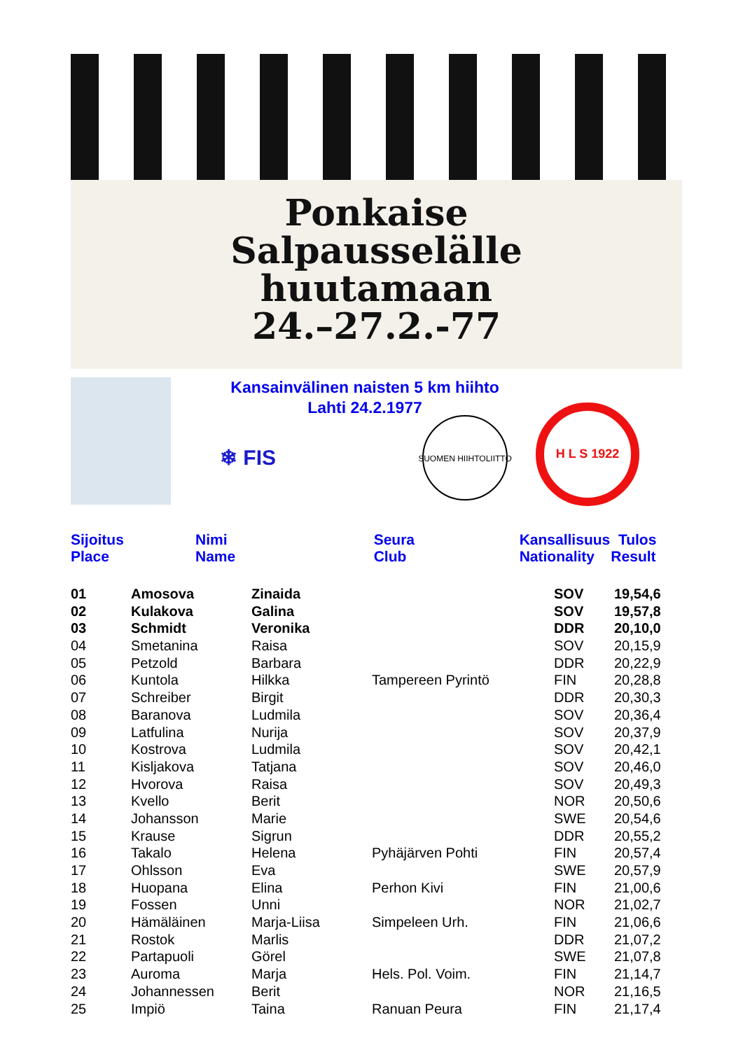Ponkaise
Salpausselälle
huutamaan
24.–27.2.-77
Kansainvälinen naisten 5 km hiihto
Lahti 24.2.1977
❄ FIS
SUOMEN HIIHTOLIITTO
H L S 1922
| Sijoitus Place | Nimi Name | Seura Club | Kansallisuus Tulos Nationality Result |
| --- | --- | --- | --- |
| 01 | Amosova | Zinaida | | SOV | 19,54,6 |
| 02 | Kulakova | Galina | | SOV | 19,57,8 |
| 03 | Schmidt | Veronika | | DDR | 20,10,0 |
| 04 | Smetanina | Raisa | | SOV | 20,15,9 |
| 05 | Petzold | Barbara | | DDR | 20,22,9 |
| 06 | Kuntola | Hilkka | Tampereen Pyrintö | FIN | 20,28,8 |
| 07 | Schreiber | Birgit | | DDR | 20,30,3 |
| 08 | Baranova | Ludmila | | SOV | 20,36,4 |
| 09 | Latfulina | Nurija | | SOV | 20,37,9 |
| 10 | Kostrova | Ludmila | | SOV | 20,42,1 |
| 11 | Kisljakova | Tatjana | | SOV | 20,46,0 |
| 12 | Hvorova | Raisa | | SOV | 20,49,3 |
| 13 | Kvello | Berit | | NOR | 20,50,6 |
| 14 | Johansson | Marie | | SWE | 20,54,6 |
| 15 | Krause | Sigrun | | DDR | 20,55,2 |
| 16 | Takalo | Helena | Pyhäjärven Pohti | FIN | 20,57,4 |
| 17 | Ohlsson | Eva | | SWE | 20,57,9 |
| 18 | Huopana | Elina | Perhon Kivi | FIN | 21,00,6 |
| 19 | Fossen | Unni | | NOR | 21,02,7 |
| 20 | Hämäläinen | Marja-Liisa | Simpeleen Urh. | FIN | 21,06,6 |
| 21 | Rostok | Marlis | | DDR | 21,07,2 |
| 22 | Partapuoli | Görel | | SWE | 21,07,8 |
| 23 | Auroma | Marja | Hels. Pol. Voim. | FIN | 21,14,7 |
| 24 | Johannessen | Berit | | NOR | 21,16,5 |
| 25 | Impiö | Taina | Ranuan Peura | FIN | 21,17,4 |